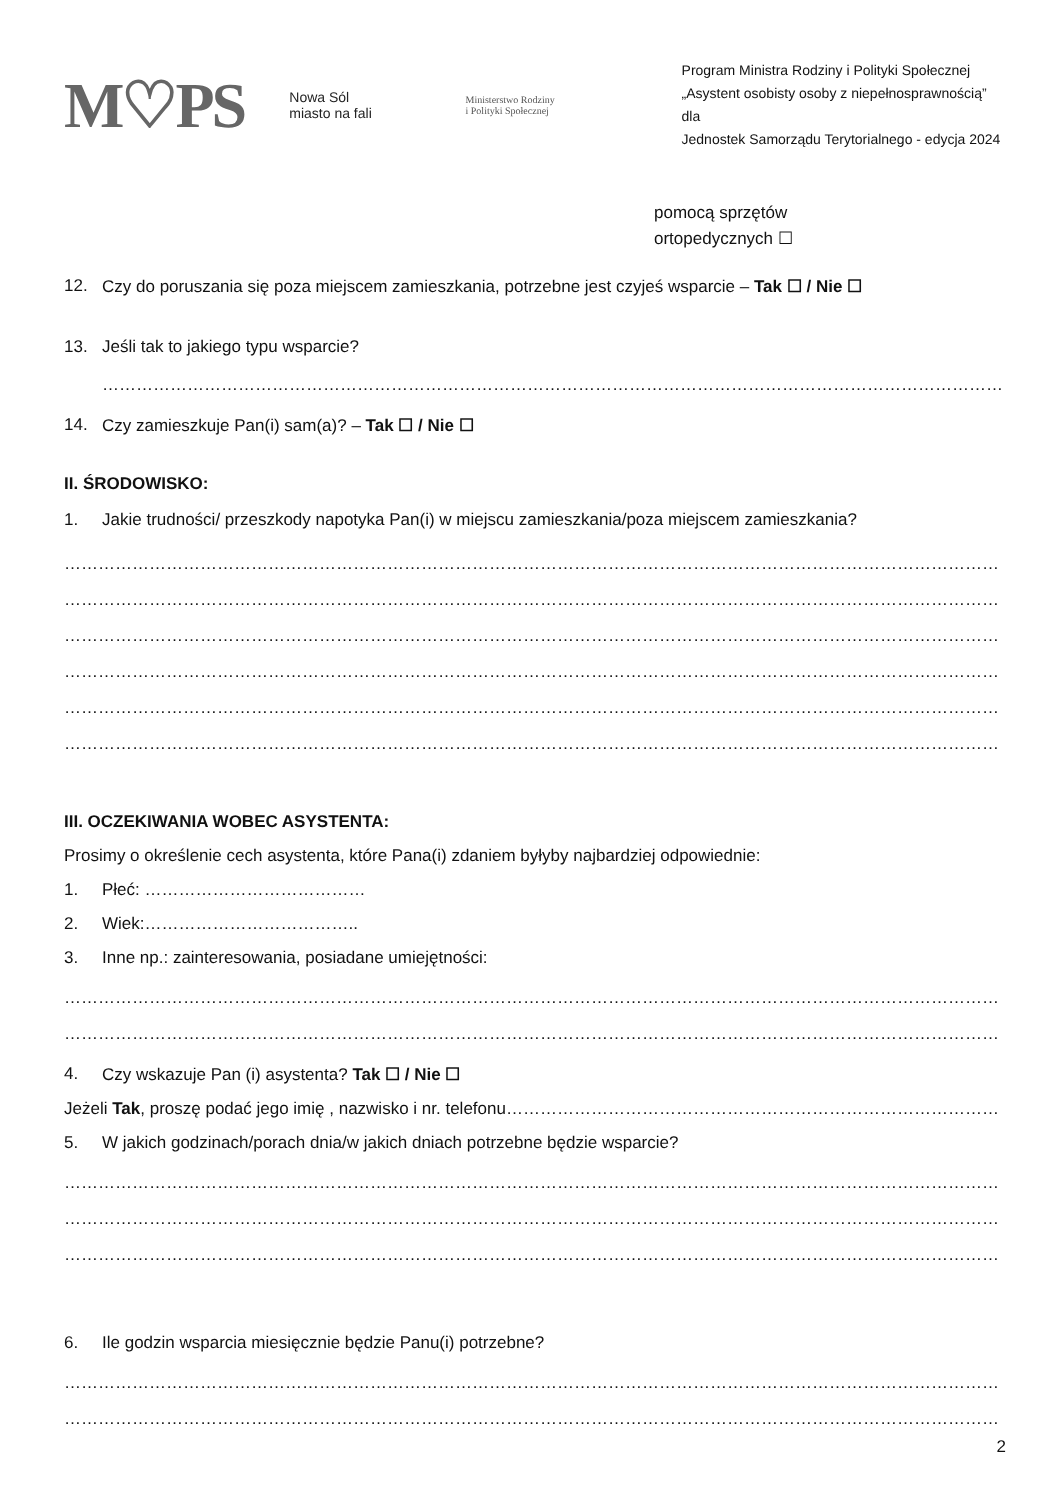M♡PS
Nowa Sól
miasto na fali
Ministerstwo Rodziny
i Polityki Społecznej
Program Ministra Rodziny i Polityki Społecznej
„Asystent osobisty osoby z niepełnosprawnością” dla
Jednostek Samorządu Terytorialnego - edycja 2024
pomocą sprzętów
ortopedycznych ☐
12. Czy do poruszania się poza miejscem zamieszkania, potrzebne jest czyjeś wsparcie – Tak ☐ / Nie ☐
13. Jeśli tak to jakiego typu wsparcie?
……………………………………………………………………………………………………………………………………………………
14. Czy zamieszkuje Pan(i) sam(a)? – Tak ☐ / Nie ☐
II. ŚRODOWISKO:
1. Jakie trudności/ przeszkody napotyka Pan(i) w miejscu zamieszkania/poza miejscem zamieszkania?
…………………………………………………………………………………………………………………………………………………………
…………………………………………………………………………………………………………………………………………………………
…………………………………………………………………………………………………………………………………………………………
…………………………………………………………………………………………………………………………………………………………
…………………………………………………………………………………………………………………………………………………………
…………………………………………………………………………………………………………………………………………………………
III. OCZEKIWANIA WOBEC ASYSTENTA:
Prosimy o określenie cech asystenta, które Pana(i) zdaniem byłyby najbardziej odpowiednie:
1. Płeć: …………………………………
2. Wiek:………………………………..
3. Inne np.: zainteresowania, posiadane umiejętności:
……………………………………………………………………………………………………………………………………………………………
……………………………………………………………………………………………………………………………………………………………
4. Czy wskazuje Pan (i) asystenta? Tak ☐ / Nie ☐
Jeżeli Tak, proszę podać jego imię , nazwisko i nr. telefonu………………………………………………………………………………
5. W jakich godzinach/porach dnia/w jakich dniach potrzebne będzie wsparcie?
……………………………………………………………………………………………………………………………………………………………
……………………………………………………………………………………………………………………………………………………………
……………………………………………………………………………………………………………………………………………………………
6. Ile godzin wsparcia miesięcznie będzie Panu(i) potrzebne?
……………………………………………………………………………………………………………………………………………………………
……………………………………………………………………………………………………………………………………………………………
2